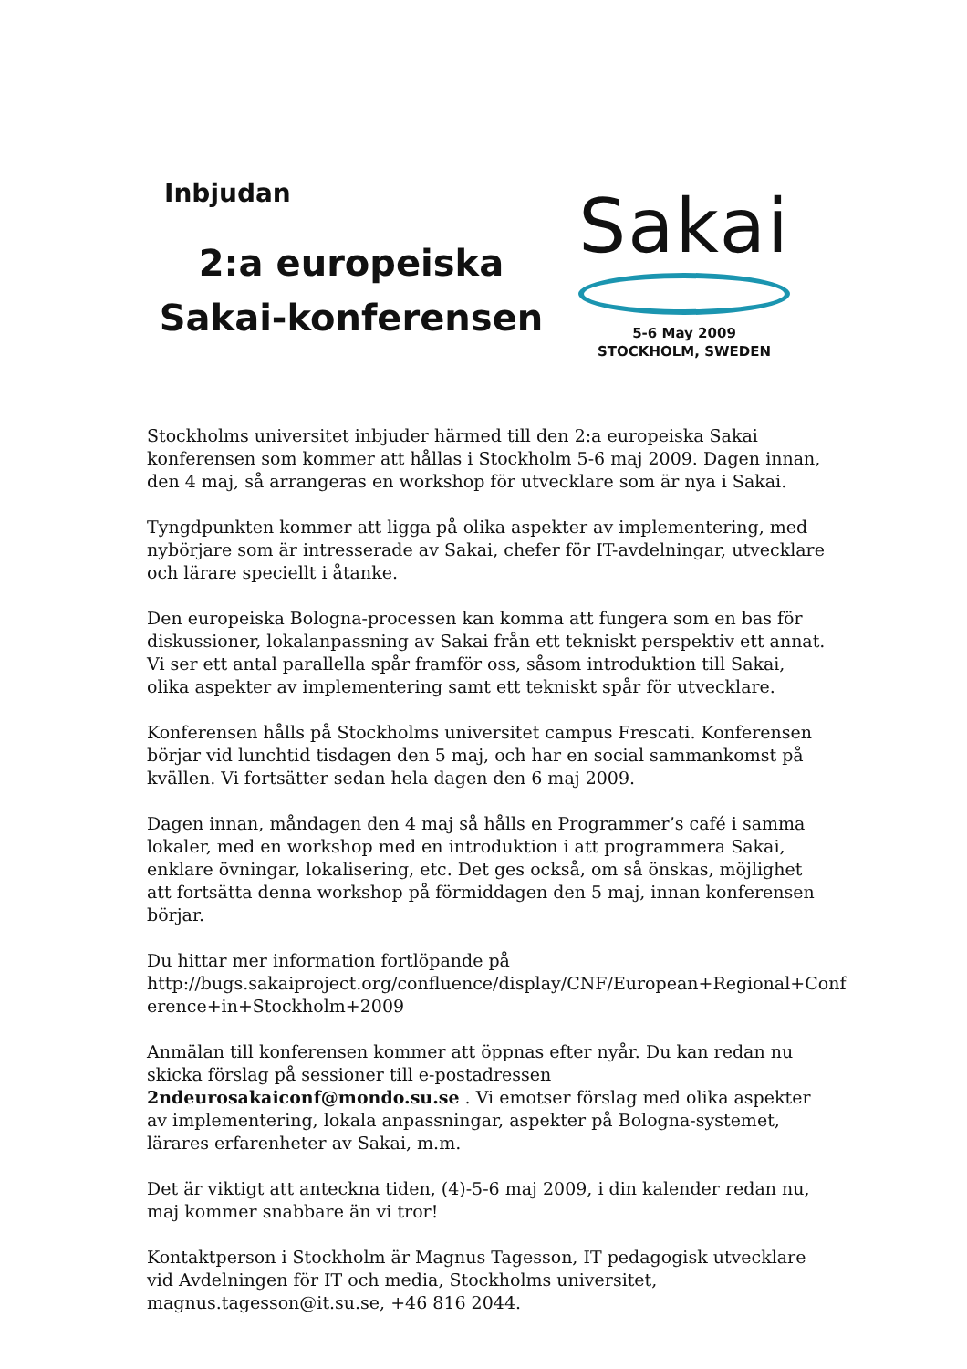Inbjudan
2:a europeiska
Sakai-konferensen
Sakai
5-6 May 2009
STOCKHOLM, SWEDEN
Stockholms universitet inbjuder härmed till den 2:a europeiska Sakai konferensen som kommer att hållas i Stockholm 5-6 maj 2009. Dagen innan, den 4 maj, så arrangeras en workshop för utvecklare som är nya i Sakai.
Tyngdpunkten kommer att ligga på olika aspekter av implementering, med nybörjare som är intresserade av Sakai, chefer för IT-avdelningar, utvecklare och lärare speciellt i åtanke.
Den europeiska Bologna-processen kan komma att fungera som en bas för diskussioner, lokalanpassning av Sakai från ett tekniskt perspektiv ett annat. Vi ser ett antal parallella spår framför oss, såsom introduktion till Sakai, olika aspekter av implementering samt ett tekniskt spår för utvecklare.
Konferensen hålls på Stockholms universitet campus Frescati. Konferensen börjar vid lunchtid tisdagen den 5 maj, och har en social sammankomst på kvällen. Vi fortsätter sedan hela dagen den 6 maj 2009.
Dagen innan, måndagen den 4 maj så hålls en Programmer’s café i samma lokaler, med en workshop med en introduktion i att programmera Sakai, enklare övningar, lokalisering, etc. Det ges också, om så önskas, möjlighet att fortsätta denna workshop på förmiddagen den 5 maj, innan konferensen börjar.
Du hittar mer information fortlöpande på
http://bugs.sakaiproject.org/confluence/display/CNF/European+Regional+Conf erence+in+Stockholm+2009
Anmälan till konferensen kommer att öppnas efter nyår. Du kan redan nu skicka förslag på sessioner till e-postadressen 2ndeurosakaiconf@mondo.su.se . Vi emotser förslag med olika aspekter av implementering, lokala anpassningar, aspekter på Bologna-systemet, lärares erfarenheter av Sakai, m.m.
Det är viktigt att anteckna tiden, (4)-5-6 maj 2009, i din kalender redan nu, maj kommer snabbare än vi tror!
Kontaktperson i Stockholm är Magnus Tagesson, IT pedagogisk utvecklare vid Avdelningen för IT och media, Stockholms universitet, magnus.tagesson@it.su.se, +46 816 2044.